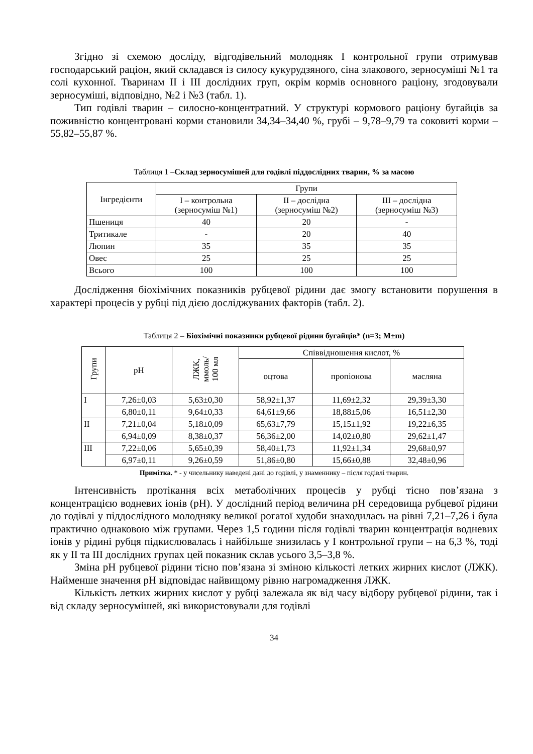Згідно зі схемою досліду, відгодівельний молодняк І контрольної групи отримував господарський раціон, який складався із силосу кукурудзяного, сіна злакового, зерносуміші №1 та солі кухонної. Тваринам ІІ і ІІІ дослідних груп, окрім кормів основного раціону, згодовували зерносуміші, відповідно, №2 і №3 (табл. 1).
Тип годівлі тварин – силосно-концентратний. У структурі кормового раціону бугайців за поживністю концентровані корми становили 34,34–34,40 %, грубі – 9,78–9,79 та соковиті корми – 55,82–55,87 %.
Таблиця 1 –Склад зерносумішей для годівлі піддослідних тварин, % за масою
| Інгредієнти | Групи | | |
| --- | --- | --- | --- |
| | І – контрольна (зерносуміш №1) | ІІ – дослідна (зерносуміш №2) | ІІІ – дослідна (зерносуміш №3) |
| Пшениця | 40 | 20 | - |
| Тритикале | - | 20 | 40 |
| Люпин | 35 | 35 | 35 |
| Овес | 25 | 25 | 25 |
| Всього | 100 | 100 | 100 |
Дослідження біохімічних показників рубцевої рідини дає змогу встановити порушення в характері процесів у рубці під дією досліджуваних факторів (табл. 2).
Таблиця 2 – Біохімічні показники рубцевої рідини бугайців* (n=3; M±m)
| Групи | pH | ЛЖК, ммоль/ 100 мл | Співвідношення кислот, % | | |
| --- | --- | --- | --- | --- | --- |
| | | | оцтова | пропіонова | масляна |
| І | 7,26±0,03 | 5,63±0,30 | 58,92±1,37 | 11,69±2,32 | 29,39±3,30 |
| | 6,80±0,11 | 9,64±0,33 | 64,61±9,66 | 18,88±5,06 | 16,51±2,30 |
| ІІ | 7,21±0,04 | 5,18±0,09 | 65,63±7,79 | 15,15±1,92 | 19,22±6,35 |
| | 6,94±0,09 | 8,38±0,37 | 56,36±2,00 | 14,02±0,80 | 29,62±1,47 |
| ІІІ | 7,22±0,06 | 5,65±0,39 | 58,40±1,73 | 11,92±1,34 | 29,68±0,97 |
| | 6,97±0,11 | 9,26±0,59 | 51,86±0,80 | 15,66±0,88 | 32,48±0,96 |
Примітка. * - у чисельнику наведені дані до годівлі, у знаменнику – після годівлі тварин.
Інтенсивність протікання всіх метаболічних процесів у рубці тісно пов’язана з концентрацією водневих іонів (рН). У дослідний період величина рН середовища рубцевої рідини до годівлі у піддослідного молодняку великої рогатої худоби знаходилась на рівні 7,21–7,26 і була практично однаковою між групами. Через 1,5 години після годівлі тварин концентрація водневих іонів у рідині рубця підкислювалась і найбільше знизилась у І контрольної групи – на 6,3 %, тоді як у ІІ та ІІІ дослідних групах цей показник склав усього 3,5–3,8 %.
Зміна рН рубцевої рідини тісно пов’язана зі зміною кількості летких жирних кислот (ЛЖК). Найменше значення рН відповідає найвищому рівню нагромадження ЛЖК.
Кількість летких жирних кислот у рубці залежала як від часу відбору рубцевої рідини, так і від складу зерносумішей, які використовували для годівлі
34